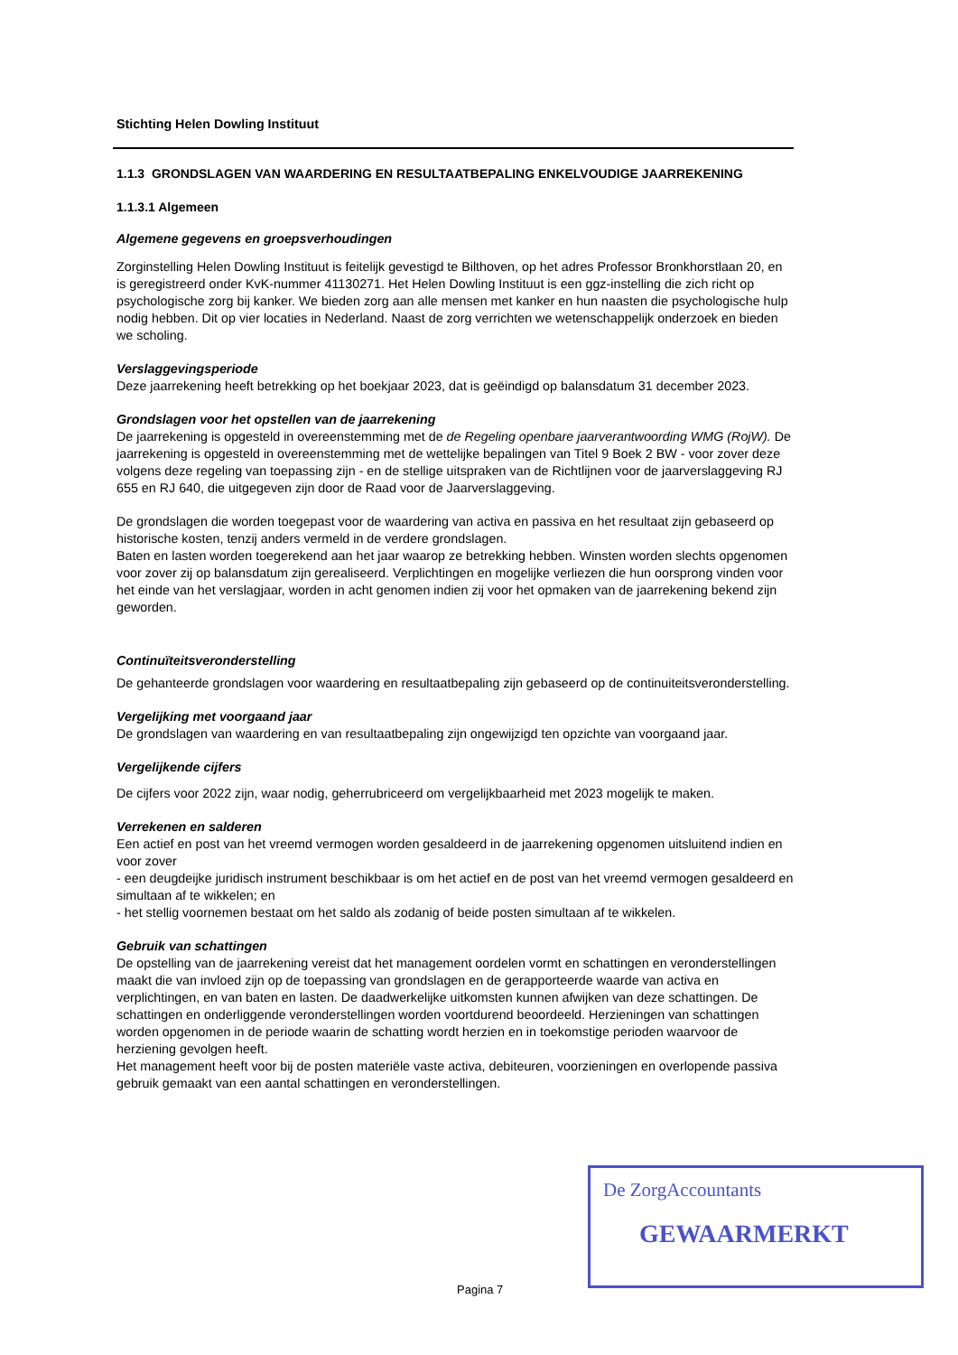Stichting Helen Dowling Instituut
1.1.3 GRONDSLAGEN VAN WAARDERING EN RESULTAATBEPALING ENKELVOUDIGE JAARREKENING
1.1.3.1 Algemeen
Algemene gegevens en groepsverhoudingen
Zorginstelling Helen Dowling Instituut is feitelijk gevestigd te Bilthoven, op het adres Professor Bronkhorstlaan 20, en is geregistreerd onder KvK-nummer 41130271. Het Helen Dowling Instituut is een ggz-instelling die zich richt op psychologische zorg bij kanker. We bieden zorg aan alle mensen met kanker en hun naasten die psychologische hulp nodig hebben. Dit op vier locaties in Nederland. Naast de zorg verrichten we wetenschappelijk onderzoek en bieden we scholing.
Verslaggevingsperiode
Deze jaarrekening heeft betrekking op het boekjaar 2023, dat is geëindigd op balansdatum 31 december 2023.
Grondslagen voor het opstellen van de jaarrekening
De jaarrekening is opgesteld in overeenstemming met de de Regeling openbare jaarverantwoording WMG (RojW). De jaarrekening is opgesteld in overeenstemming met de wettelijke bepalingen van Titel 9 Boek 2 BW - voor zover deze volgens deze regeling van toepassing zijn - en de stellige uitspraken van de Richtlijnen voor de jaarverslaggeving RJ 655 en RJ 640, die uitgegeven zijn door de Raad voor de Jaarverslaggeving.
De grondslagen die worden toegepast voor de waardering van activa en passiva en het resultaat zijn gebaseerd op historische kosten, tenzij anders vermeld in de verdere grondslagen.
Baten en lasten worden toegerekend aan het jaar waarop ze betrekking hebben. Winsten worden slechts opgenomen voor zover zij op balansdatum zijn gerealiseerd. Verplichtingen en mogelijke verliezen die hun oorsprong vinden voor het einde van het verslagjaar, worden in acht genomen indien zij voor het opmaken van de jaarrekening bekend zijn geworden.
Continuïteitsveronderstelling
De gehanteerde grondslagen voor waardering en resultaatbepaling zijn gebaseerd op de continuiteitsveronderstelling.
Vergelijking met voorgaand jaar
De grondslagen van waardering en van resultaatbepaling zijn ongewijzigd ten opzichte van voorgaand jaar.
Vergelijkende cijfers
De cijfers voor 2022 zijn, waar nodig, geherrubriceerd om vergelijkbaarheid met 2023 mogelijk te maken.
Verrekenen en salderen
Een actief en post van het vreemd vermogen worden gesaldeerd in de jaarrekening opgenomen uitsluitend indien en voor zover
- een deugdeijke juridisch instrument beschikbaar is om het actief en de post van het vreemd vermogen gesaldeerd en simultaan af te wikkelen; en
- het stellig voornemen bestaat om het saldo als zodanig of beide posten simultaan af te wikkelen.
Gebruik van schattingen
De opstelling van de jaarrekening vereist dat het management oordelen vormt en schattingen en veronderstellingen maakt die van invloed zijn op de toepassing van grondslagen en de gerapporteerde waarde van activa en verplichtingen, en van baten en lasten. De daadwerkelijke uitkomsten kunnen afwijken van deze schattingen. De schattingen en onderliggende veronderstellingen worden voortdurend beoordeeld. Herzieningen van schattingen worden opgenomen in de periode waarin de schatting wordt herzien en in toekomstige perioden waarvoor de herziening gevolgen heeft.
Het management heeft voor bij de posten materiële vaste activa, debiteuren, voorzieningen en overlopende passiva gebruik gemaakt van een aantal schattingen en veronderstellingen.
De ZorgAccountants
GEWAARMERKT
Pagina 7